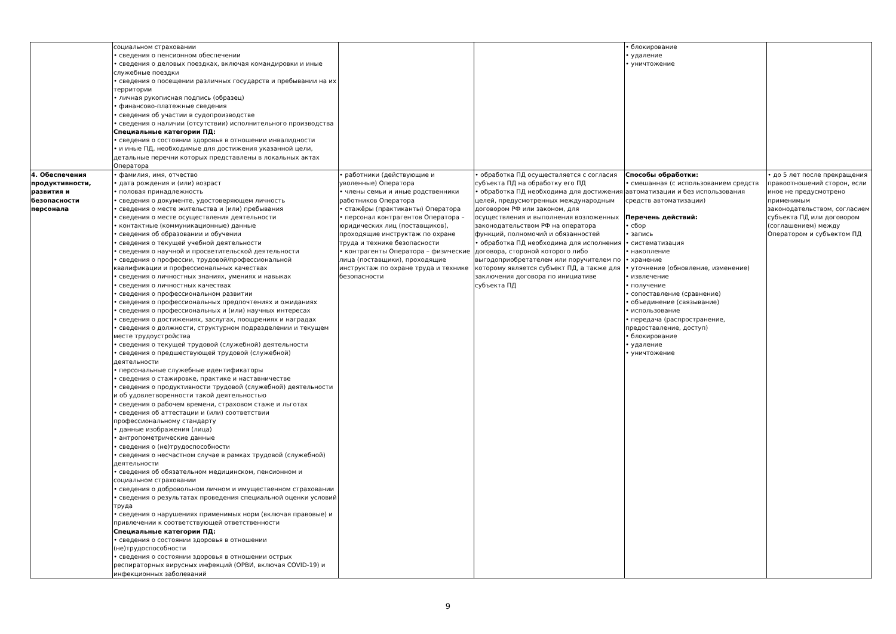| | социальном страховании • сведения о пенсионном обеспечении • сведения о деловых поездках, включая командировки и иные служебные поездки • сведения о посещении различных государств и пребывании на их территории • личная рукописная подпись (образец) • финансово-платежные сведения • сведения об участии в судопроизводстве • сведения о наличии (отсутствии) исполнительного производства Специальные категории ПД: • сведения о состоянии здоровья в отношении инвалидности • и иные ПД, необходимые для достижения указанной цели, детальные перечни которых представлены в локальных актах Оператора | | | • блокирование • удаление • уничтожение | |
| 4. Обеспечения продуктивности, развития и безопасности персонала | • фамилия, имя, отчество • дата рождения и (или) возраст • половая принадлежность • сведения о документе, удостоверяющем личность • сведения о месте жительства и (или) пребывания • сведения о месте осуществления деятельности • контактные (коммуникационные) данные • сведения об образовании и обучении • сведения о текущей учебной деятельности • сведения о научной и просветительской деятельности • сведения о профессии, трудовой/профессиональной квалификации и профессиональных качествах • сведения о личностных знаниях, умениях и навыках • сведения о личностных качествах • сведения о профессиональном развитии • сведения о профессиональных предпочтениях и ожиданиях • сведения о профессиональных и (или) научных интересах • сведения о достижениях, заслугах, поощрениях и наградах • сведения о должности, структурном подразделении и текущем месте трудоустройства • сведения о текущей трудовой (служебной) деятельности • сведения о предшествующей трудовой (служебной) деятельности • персональные служебные идентификаторы • сведения о стажировке, практике и наставничестве • сведения о продуктивности трудовой (служебной) деятельности и об удовлетворенности такой деятельностью • сведения о рабочем времени, страховом стаже и льготах • сведения об аттестации и (или) соответствии профессиональному стандарту • данные изображения (лица) • антропометрические данные • сведения о (не)трудоспособности • сведения о несчастном случае в рамках трудовой (служебной) деятельности • сведения об обязательном медицинском, пенсионном и социальном страховании • сведения о добровольном личном и имущественном страховании • сведения о результатах проведения специальной оценки условий труда • сведения о нарушениях применимых норм (включая правовые) и привлечении к соответствующей ответственности Специальные категории ПД: • сведения о состоянии здоровья в отношении (не)трудоспособности • сведения о состоянии здоровья в отношении острых респираторных вирусных инфекций (ОРВИ, включая COVID-19) и инфекционных заболеваний | • работники (действующие и уволенные) Оператора • члены семьи и иные родственники работников Оператора • стажёры (практиканты) Оператора • персонал контрагентов Оператора – юридических лиц (поставщиков), проходящие инструктаж по охране труда и технике безопасности • контрагенты Оператора – физические лица (поставщики), проходящие инструктаж по охране труда и технике безопасности | • обработка ПД осуществляется с согласия субъекта ПД на обработку его ПД • обработка ПД необходима для достижения целей, предусмотренных международным договором РФ или законом, для осуществления и выполнения возложенных законодательством РФ на оператора функций, полномочий и обязанностей • обработка ПД необходима для исполнения договора, стороной которого либо выгодоприобретателем или поручителем по которому является субъект ПД, а также для заключения договора по инициативе субъекта ПД | Способы обработки: • смешанная (с использованием средств автоматизации и без использования средств автоматизации) Перечень действий: • сбор • запись • систематизация • накопление • хранение • уточнение (обновление, изменение) • извлечение • получение • сопоставление (сравнение) • объединение (связывание) • использование • передача (распространение, предоставление, доступ) • блокирование • удаление • уничтожение | • до 5 лет после прекращения правоотношений сторон, если иное не предусмотрено применимым законодательством, согласием субъекта ПД или договором (соглашением) между Оператором и субъектом ПД |
9